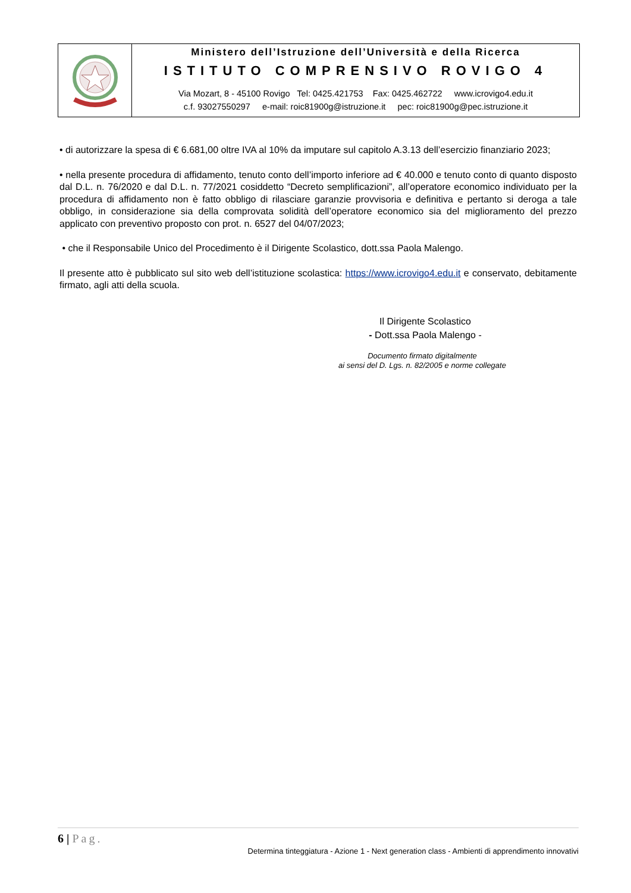Ministero dell’Istruzione dell’Università e della Ricerca
ISTITUTO COMPRENSIVO ROVIGO 4
Via Mozart, 8 - 45100 Rovigo Tel: 0425.421753 Fax: 0425.462722 www.icrovigo4.edu.it
c.f. 93027550297 e-mail: roic81900g@istruzione.it pec: roic81900g@pec.istruzione.it
• di autorizzare la spesa di € 6.681,00 oltre IVA al 10% da imputare sul capitolo A.3.13 dell’esercizio finanziario 2023;
• nella presente procedura di affidamento, tenuto conto dell’importo inferiore ad € 40.000 e tenuto conto di quanto disposto dal D.L. n. 76/2020 e dal D.L. n. 77/2021 cosiddetto “Decreto semplificazioni”, all’operatore economico individuato per la procedura di affidamento non è fatto obbligo di rilasciare garanzie provvisoria e definitiva e pertanto si deroga a tale obbligo, in considerazione sia della comprovata solidità dell’operatore economico sia del miglioramento del prezzo applicato con preventivo proposto con prot. n. 6527 del 04/07/2023;
• che il Responsabile Unico del Procedimento è il Dirigente Scolastico, dott.ssa Paola Malengo.
Il presente atto è pubblicato sul sito web dell’istituzione scolastica: https://www.icrovigo4.edu.it e conservato, debitamente firmato, agli atti della scuola.
Il Dirigente Scolastico
- Dott.ssa Paola Malengo -
Documento firmato digitalmente
ai sensi del D. Lgs. n. 82/2005 e norme collegate
6 | Pag.
Determina tinteggiatura - Azione 1 - Next generation class - Ambienti di apprendimento innovativi